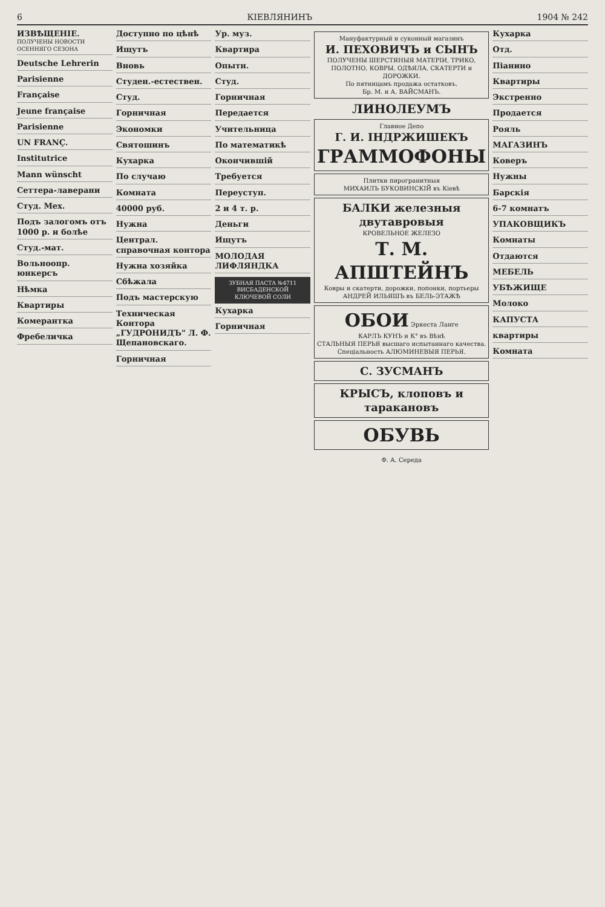6 КІЕВЛЯНИНЪ 1904 № 242
ИЗВѢЩЕНІЕ.
ПОЛУЧЕНЫ НОВОСТИ ОСЕННЯГО СЕЗОНА
Deutsche Lehrerin
Parisienne
Française
Jeune française
Parisienne
UN FRANÇ.
Institutrice
Mann wünscht
Сеттера-лаверани
Студ. Мех.
Подъ залогомъ отъ 1000 р. и болѣе
Студ.-мат.
Вольноопр. юнкерсъ
Нѣмка
Квартиры
Комерантка
Фребеличка
Доступно по цѣнѣ
Ищутъ
Вновь
Студен.-естествен.
Студ.
Горничная
Экономки
Святошинъ
Кухарка
По случаю
Комната
40000 руб.
Нужна
Централ. справочная контора
Нужна хозяйка
Сбѣжала
Подъ мастерскую
Техническая Контора „ГУДРОНИДЪ" Л. Ф. Щепановскаго.
Горничная
Ур. муз.
Квартира
Опытн.
Студ.
Горничная
Передается
Учительница
По математикѣ
Окончившій
Требуется
Переуступ.
2 и 4 т. р.
Деньги
Ищутъ
МОЛОДАЯ ЛИФЛЯНДКА
ЗУБНАЯ ПАСТА №4711 ВИСБАДЕНСКОЙ КЛЮЧЕВОЙ СОЛИ
Кухарка
Горничная
Мануфактурный и суконный магазинъ
И. ПЕХОВИЧЪ и СЫНЪ
ПОЛУЧЕНЫ ШЕРСТЯНЫЯ МАТЕРІИ, ТРИКО, ПОЛОТНО, КОВРЫ, ОДѢЯЛА, СКАТЕРТИ и ДОРОЖКИ.
По пятницамъ продажа остатковъ.
Бр. М. и А. ВАЙСМАНЪ.
ЛИНОЛЕУМЪ
Главное Депо
Г. И. ІНДРЖИШЕКЪ
ГРАММОФОНЫ
Плитки пирогранитныя
МИХАИЛЪ БУКОВИНСКІЙ въ Кіевѣ
БАЛКИ железныя двутавровыя
КРОВЕЛЬНОЕ ЖЕЛЕЗО
Т. М. АПШТЕЙНЪ
Ковры и скатерти, дорожки, попонки, портьеры
АНДРЕЙ ИЛЬЯШЪ въ БЕЛЬ-ЭТАЖѢ
ОБОИ Эркеста Ланге
КАРЛЪ КУНЪ и К° въ Вѣнѣ
СТАЛЬНЫЯ ПЕРЬЯ высшаго испытаннаго качества.
Спеціальность АЛЮМИНЕВЫЯ ПЕРЬЯ.
С. ЗУСМАНЪ
КРЫСЪ, клоповъ и таракановъ
ОБУВЬ
Ф. А. Середа
Кухарка
Отд.
Піанино
Квартиры
Экстренно
Продается
Рояль
МАГАЗИНЪ
Коверъ
Нужны
Барскія
6-7 комнатъ
УПАКОВЩИКЪ
Комнаты
Отдаются
МЕБЕЛЬ
УБѢЖИЩЕ
Молоко
КАПУСТА
квартиры
Комната